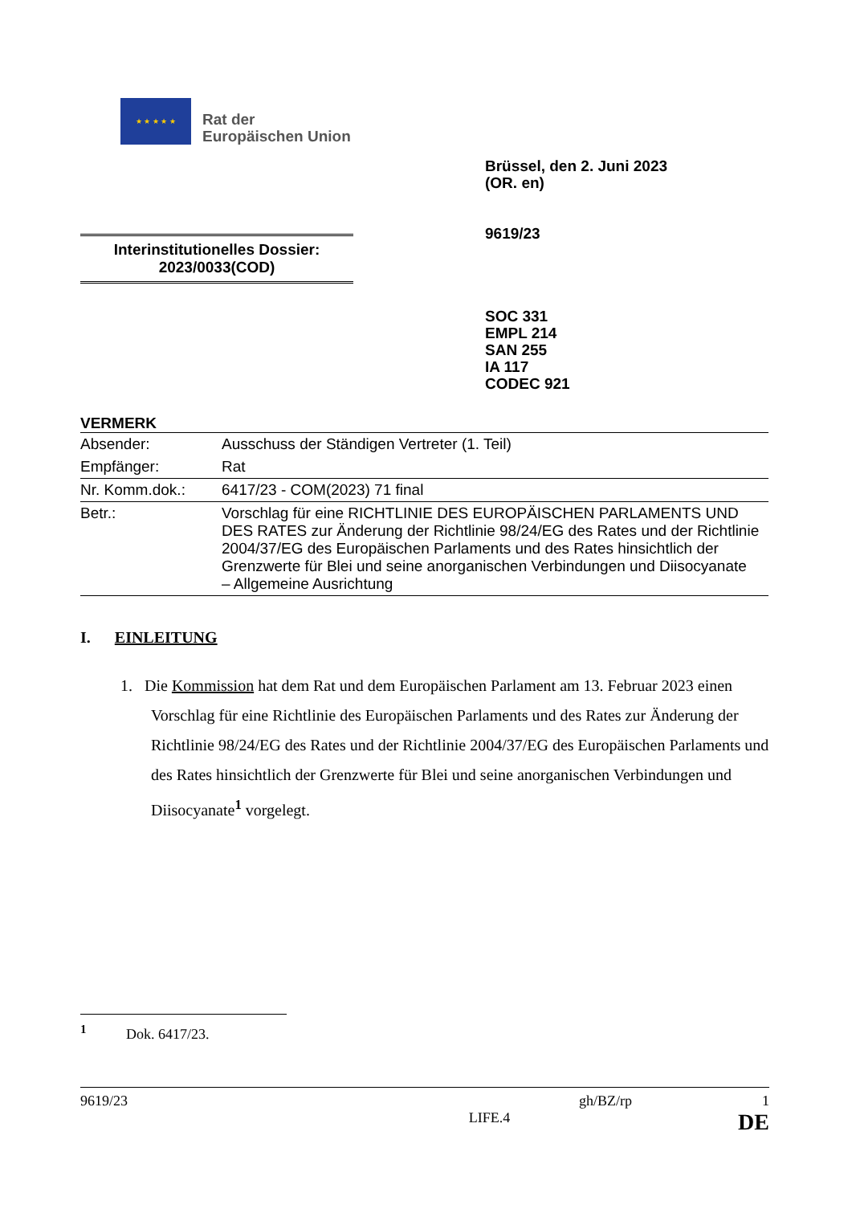★ ★ ★ ★ ★
Rat der
Europäischen Union
Brüssel, den 2. Juni 2023
(OR. en)
9619/23
Interinstitutionelles Dossier:
2023/0033(COD)
SOC 331
EMPL 214
SAN 255
IA 117
CODEC 921
VERMERK
| Absender: | Ausschuss der Ständigen Vertreter (1. Teil) |
| Empfänger: | Rat |
| Nr. Komm.dok.: | 6417/23 - COM(2023) 71 final |
| Betr.: | Vorschlag für eine RICHTLINIE DES EUROPÄISCHEN PARLAMENTS UND DES RATES zur Änderung der Richtlinie 98/24/EG des Rates und der Richtlinie 2004/37/EG des Europäischen Parlaments und des Rates hinsichtlich der Grenzwerte für Blei und seine anorganischen Verbindungen und Diisocyanate – Allgemeine Ausrichtung |
I. EINLEITUNG
1. Die Kommission hat dem Rat und dem Europäischen Parlament am 13. Februar 2023 einen Vorschlag für eine Richtlinie des Europäischen Parlaments und des Rates zur Änderung der Richtlinie 98/24/EG des Rates und der Richtlinie 2004/37/EG des Europäischen Parlaments und des Rates hinsichtlich der Grenzwerte für Blei und seine anorganischen Verbindungen und Diisocyanate<sup>1</sup> vorgelegt.
<sup>1</sup> Dok. 6417/23.
9619/23 gh/BZ/rp 1
LIFE.4 DE